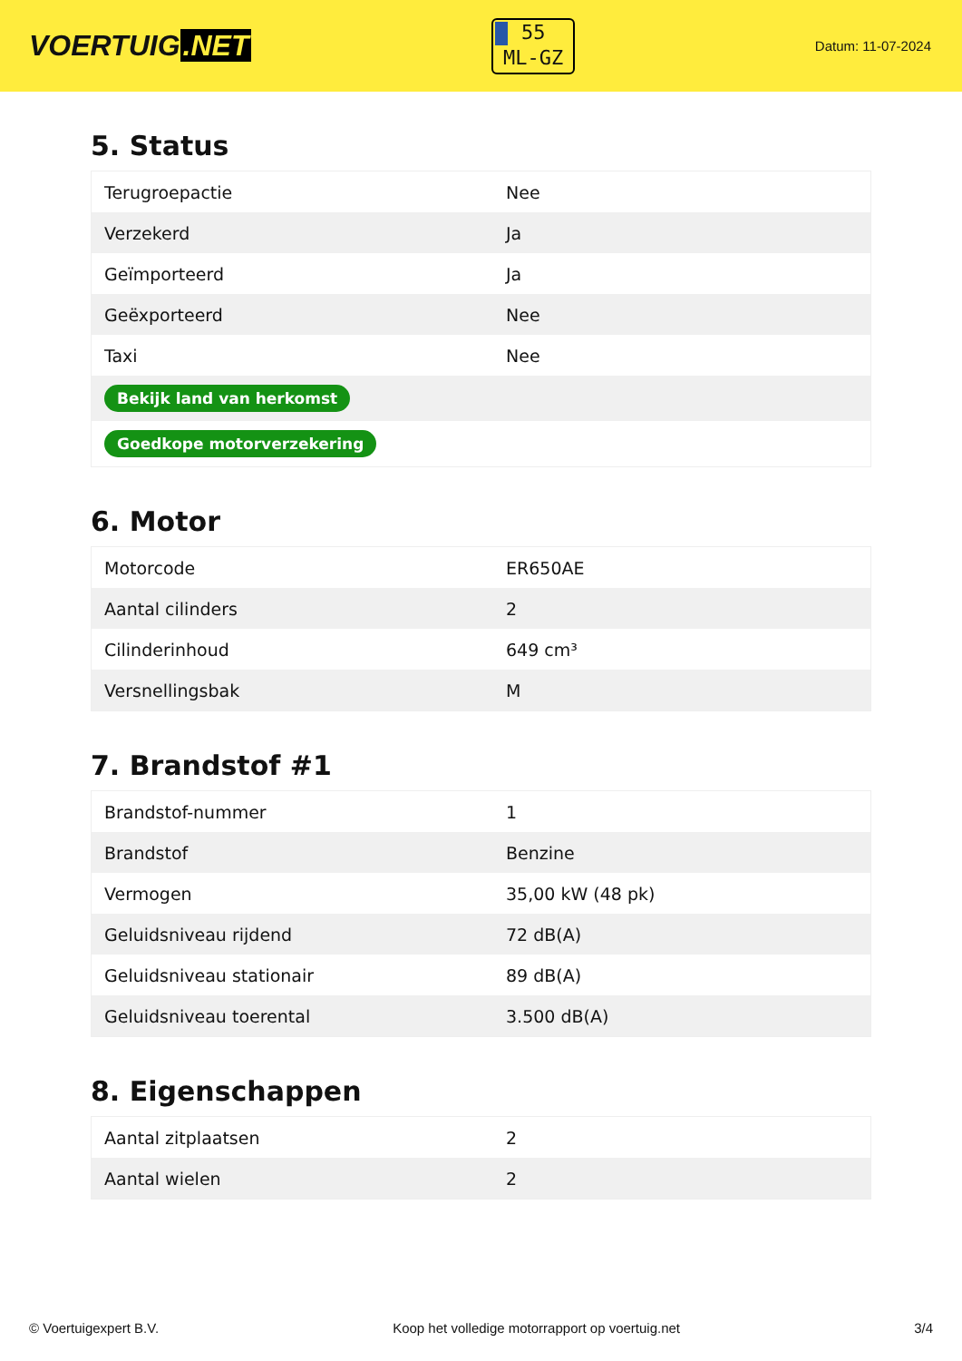VOERTUIG.NET
55
ML-GZ
Datum: 11-07-2024
5. Status
| Terugroepactie | Nee |
| Verzekerd | Ja |
| Geïmporteerd | Ja |
| Geëxporteerd | Nee |
| Taxi | Nee |
| Bekijk land van herkomst | |
| Goedkope motorverzekering | |
6. Motor
| Motorcode | ER650AE |
| Aantal cilinders | 2 |
| Cilinderinhoud | 649 cm³ |
| Versnellingsbak | M |
7. Brandstof #1
| Brandstof-nummer | 1 |
| Brandstof | Benzine |
| Vermogen | 35,00 kW (48 pk) |
| Geluidsniveau rijdend | 72 dB(A) |
| Geluidsniveau stationair | 89 dB(A) |
| Geluidsniveau toerental | 3.500 dB(A) |
8. Eigenschappen
| Aantal zitplaatsen | 2 |
| Aantal wielen | 2 |
© Voertuigexpert B.V. Koop het volledige motorrapport op voertuig.net 3/4